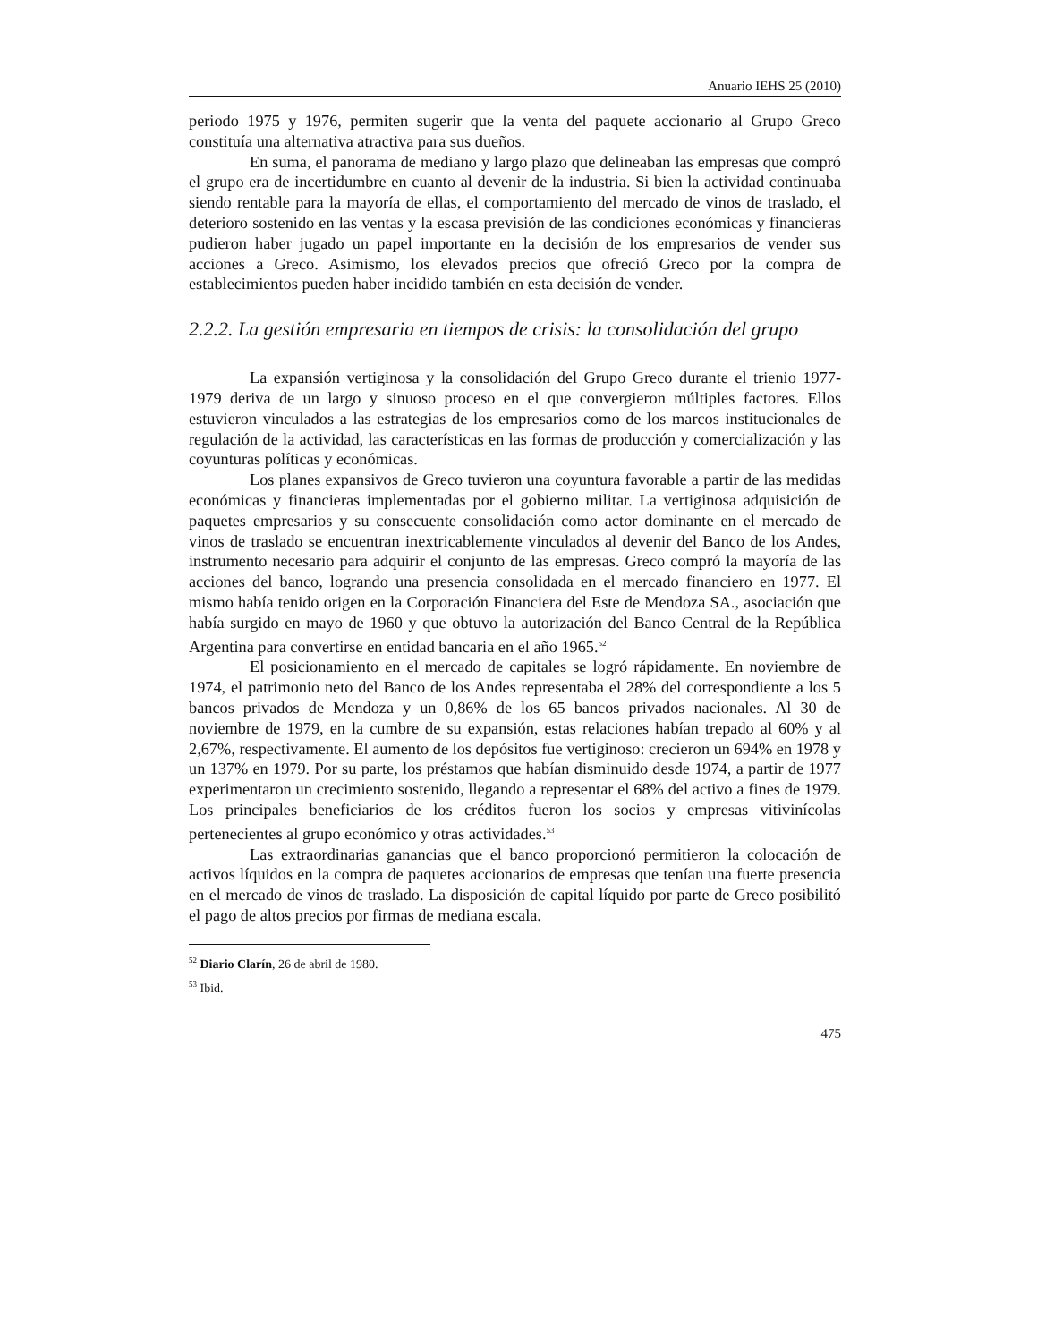Anuario IEHS 25 (2010)
periodo 1975 y 1976, permiten sugerir que la venta del paquete accionario al Grupo Greco constituía una alternativa atractiva para sus dueños.
En suma, el panorama de mediano y largo plazo que delineaban las empresas que compró el grupo era de incertidumbre en cuanto al devenir de la industria. Si bien la actividad continuaba siendo rentable para la mayoría de ellas, el comportamiento del mercado de vinos de traslado, el deterioro sostenido en las ventas y la escasa previsión de las condiciones económicas y financieras pudieron haber jugado un papel importante en la decisión de los empresarios de vender sus acciones a Greco. Asimismo, los elevados precios que ofreció Greco por la compra de establecimientos pueden haber incidido también en esta decisión de vender.
2.2.2. La gestión empresaria en tiempos de crisis: la consolidación del grupo
La expansión vertiginosa y la consolidación del Grupo Greco durante el trienio 1977- 1979 deriva de un largo y sinuoso proceso en el que convergieron múltiples factores. Ellos estuvieron vinculados a las estrategias de los empresarios como de los marcos institucionales de regulación de la actividad, las características en las formas de producción y comercialización y las coyunturas políticas y económicas.
Los planes expansivos de Greco tuvieron una coyuntura favorable a partir de las medidas económicas y financieras implementadas por el gobierno militar. La vertiginosa adquisición de paquetes empresarios y su consecuente consolidación como actor dominante en el mercado de vinos de traslado se encuentran inextricablemente vinculados al devenir del Banco de los Andes, instrumento necesario para adquirir el conjunto de las empresas. Greco compró la mayoría de las acciones del banco, logrando una presencia consolidada en el mercado financiero en 1977. El mismo había tenido origen en la Corporación Financiera del Este de Mendoza SA., asociación que había surgido en mayo de 1960 y que obtuvo la autorización del Banco Central de la República Argentina para convertirse en entidad bancaria en el año 1965.<sup>52</sup>
El posicionamiento en el mercado de capitales se logró rápidamente. En noviembre de 1974, el patrimonio neto del Banco de los Andes representaba el 28% del correspondiente a los 5 bancos privados de Mendoza y un 0,86% de los 65 bancos privados nacionales. Al 30 de noviembre de 1979, en la cumbre de su expansión, estas relaciones habían trepado al 60% y al 2,67%, respectivamente. El aumento de los depósitos fue vertiginoso: crecieron un 694% en 1978 y un 137% en 1979. Por su parte, los préstamos que habían disminuido desde 1974, a partir de 1977 experimentaron un crecimiento sostenido, llegando a representar el 68% del activo a fines de 1979. Los principales beneficiarios de los créditos fueron los socios y empresas vitivinícolas pertenecientes al grupo económico y otras actividades.<sup>53</sup>
Las extraordinarias ganancias que el banco proporcionó permitieron la colocación de activos líquidos en la compra de paquetes accionarios de empresas que tenían una fuerte presencia en el mercado de vinos de traslado. La disposición de capital líquido por parte de Greco posibilitó el pago de altos precios por firmas de mediana escala.
<sup>52</sup> Diario Clarín, 26 de abril de 1980.
<sup>53</sup> Ibid.
475